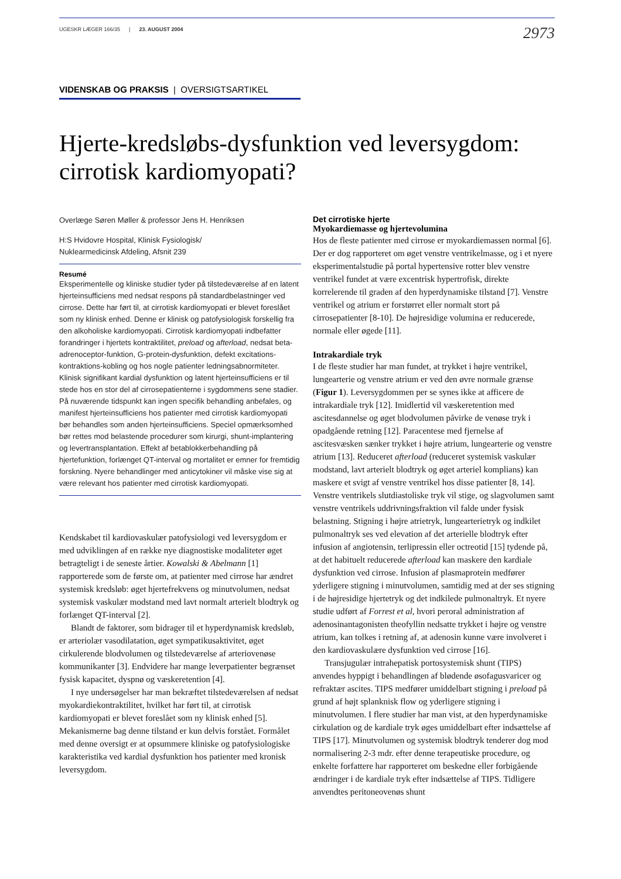UGESKR LÆGER 166/35 | 23. AUGUST 2004 2973
VIDENSKAB OG PRAKSIS | OVERSIGTSARTIKEL
Hjerte-kredsløbs-dysfunktion ved leversygdom:
cirrotisk kardiomyopati?
Overlæge Søren Møller & professor Jens H. Henriksen
H:S Hvidovre Hospital, Klinisk Fysiologisk/
Nuklearmedicinsk Afdeling, Afsnit 239
Resumé
Eksperimentelle og kliniske studier tyder på tilstedeværelse af en latent hjerteinsufficiens med nedsat respons på standardbelastninger ved cirrose. Dette har ført til, at cirrotisk kardiomyopati er blevet foreslået som ny klinisk enhed. Denne er klinisk og patofysiologisk forskellig fra den alkoholiske kardiomyopati. Cirrotisk kardiomyopati indbefatter forandringer i hjertets kontraktilitet, preload og afterload, nedsat beta-adrenoceptor-funktion, G-protein-dysfunktion, defekt excitations-kontraktions-kobling og hos nogle patienter ledningsabnormiteter. Klinisk signifikant kardial dysfunktion og latent hjerteinsufficiens er til stede hos en stor del af cirrosepatienterne i sygdommens sene stadier. På nuværende tidspunkt kan ingen specifik behandling anbefales, og manifest hjerteinsufficiens hos patienter med cirrotisk kardiomyopati bør behandles som anden hjerteinsufficiens. Speciel opmærksomhed bør rettes mod belastende procedurer som kirurgi, shunt-implantering og levertransplantation. Effekt af betablokkerbehandling på hjertefunktion, forlænget QT-interval og mortalitet er emner for fremtidig forskning. Nyere behandlinger med anticytokiner vil måske vise sig at være relevant hos patienter med cirrotisk kardiomyopati.
Kendskabet til kardiovaskulær patofysiologi ved leversygdom er med udviklingen af en række nye diagnostiske modaliteter øget betragteligt i de seneste årtier. Kowalski & Abelmann [1] rapporterede som de første om, at patienter med cirrose har ændret systemisk kredsløb: øget hjertefrekvens og minutvolumen, nedsat systemisk vaskulær modstand med lavt normalt arterielt blodtryk og forlænget QT-interval [2].
Blandt de faktorer, som bidrager til et hyperdynamisk kredsløb, er arteriolær vasodilatation, øget sympatikusaktivitet, øget cirkulerende blodvolumen og tilstedeværelse af arteriovenøse kommunikanter [3]. Endvidere har mange leverpatienter begrænset fysisk kapacitet, dyspnø og væskeretention [4].
I nye undersøgelser har man bekræftet tilstedeværelsen af nedsat myokardiekontraktilitet, hvilket har ført til, at cirrotisk kardiomyopati er blevet foreslået som ny klinisk enhed [5]. Mekanismerne bag denne tilstand er kun delvis forstået. Formålet med denne oversigt er at opsummere kliniske og patofysiologiske karakteristika ved kardial dysfunktion hos patienter med kronisk leversygdom.
Det cirrotiske hjerte
Myokardiemasse og hjertevolumina
Hos de fleste patienter med cirrose er myokardiemassen normal [6]. Der er dog rapporteret om øget venstre ventrikelmasse, og i et nyere eksperimentalstudie på portal hypertensive rotter blev venstre ventrikel fundet at være excentrisk hypertrofisk, direkte korrelerende til graden af den hyperdynamiske tilstand [7]. Venstre ventrikel og atrium er forstørret eller normalt stort på cirrosepatienter [8-10]. De højresidige volumina er reducerede, normale eller øgede [11].
Intrakardiale tryk
I de fleste studier har man fundet, at trykket i højre ventrikel, lungearterie og venstre atrium er ved den øvre normale grænse (Figur 1). Leversygdommen per se synes ikke at afficere de intrakardiale tryk [12]. Imidlertid vil væskeretention med ascitesdannelse og øget blodvolumen påvirke de venøse tryk i opadgående retning [12]. Paracentese med fjernelse af ascitesvæsken sænker trykket i højre atrium, lungearterie og venstre atrium [13]. Reduceret afterload (reduceret systemisk vaskulær modstand, lavt arterielt blodtryk og øget arteriel komplians) kan maskere et svigt af venstre ventrikel hos disse patienter [8, 14]. Venstre ventrikels slutdiastoliske tryk vil stige, og slagvolumen samt venstre ventrikels uddrivningsfraktion vil falde under fysisk belastning. Stigning i højre atrietryk, lungearterietryk og indkilet pulmonaltryk ses ved elevation af det arterielle blodtryk efter infusion af angiotensin, terlipressin eller octreotid [15] tydende på, at det habituelt reducerede afterload kan maskere den kardiale dysfunktion ved cirrose. Infusion af plasmaprotein medfører yderligere stigning i minutvolumen, samtidig med at der ses stigning i de højresidige hjertetryk og det indkilede pulmonaltryk. Et nyere studie udført af Forrest et al, hvori peroral administration af adenosinantagonisten theofyllin nedsatte trykket i højre og venstre atrium, kan tolkes i retning af, at adenosin kunne være involveret i den kardiovaskulære dysfunktion ved cirrose [16].
Transjugulær intrahepatisk portosystemisk shunt (TIPS) anvendes hyppigt i behandlingen af blødende øsofagusvaricer og refraktær ascites. TIPS medfører umiddelbart stigning i preload på grund af højt splanknisk flow og yderligere stigning i minutvolumen. I flere studier har man vist, at den hyperdynamiske cirkulation og de kardiale tryk øges umiddelbart efter indsættelse af TIPS [17]. Minutvolumen og systemisk blodtryk tenderer dog mod normalisering 2-3 mdr. efter denne terapeutiske procedure, og enkelte forfattere har rapporteret om beskedne eller forbigående ændringer i de kardiale tryk efter indsættelse af TIPS. Tidligere anvendtes peritoneovenøs shunt